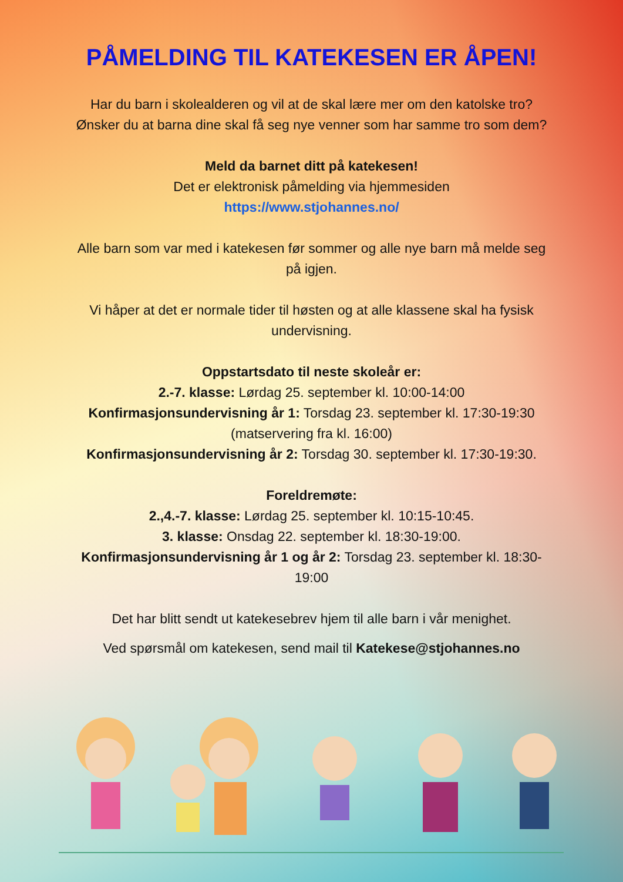PÅMELDING TIL KATEKESEN ER ÅPEN!
Har du barn i skolealderen og vil at de skal lære mer om den katolske tro? Ønsker du at barna dine skal få seg nye venner som har samme tro som dem?
Meld da barnet ditt på katekesen!
Det er elektronisk påmelding via hjemmesiden
https://www.stjohannes.no/
Alle barn som var med i katekesen før sommer og alle nye barn må melde seg på igjen.
Vi håper at det er normale tider til høsten og at alle klassene skal ha fysisk undervisning.
Oppstartsdato til neste skoleår er:
2.-7. klasse: Lørdag 25. september kl. 10:00-14:00
Konfirmasjonsundervisning år 1: Torsdag 23. september kl. 17:30-19:30 (matservering fra kl. 16:00)
Konfirmasjonsundervisning år 2: Torsdag 30. september kl. 17:30-19:30.
Foreldremøte:
2.,4.-7. klasse: Lørdag 25. september kl. 10:15-10:45.
3. klasse: Onsdag 22. september kl. 18:30-19:00.
Konfirmasjonsundervisning år 1 og år 2: Torsdag 23. september kl. 18:30-19:00
Det har blitt sendt ut katekesebrev hjem til alle barn i vår menighet.
Ved spørsmål om katekesen, send mail til Katekese@stjohannes.no